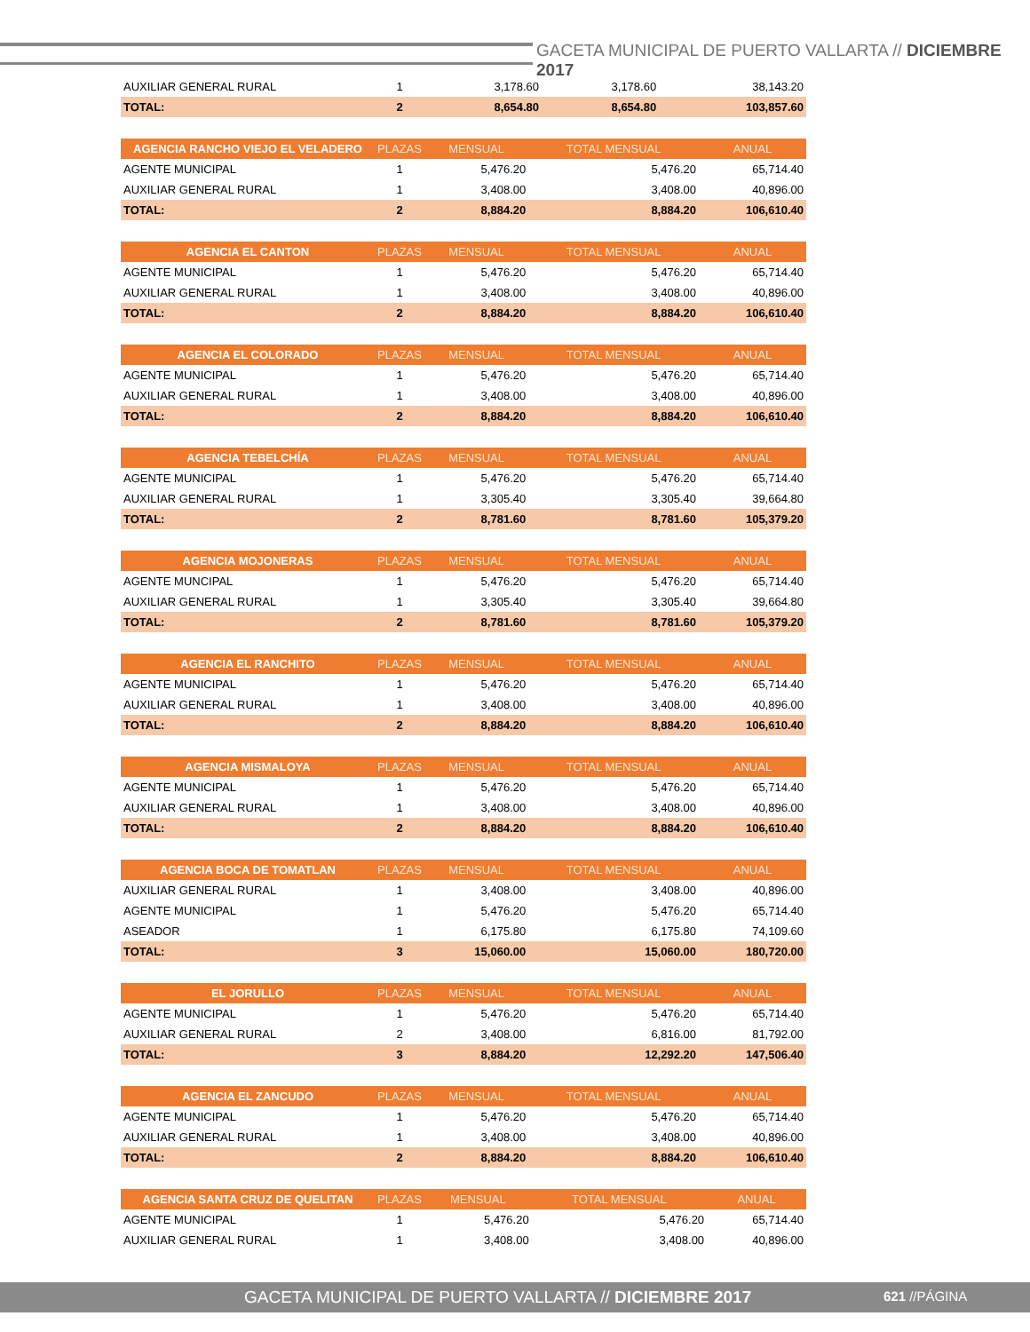GACETA MUNICIPAL DE PUERTO VALLARTA // DICIEMBRE 2017
| AUXILIAR GENERAL RURAL | 1 | 3,178.60 | 3,178.60 | 38,143.20 |
| TOTAL: | 2 | 8,654.80 | 8,654.80 | 103,857.60 |
| AGENCIA RANCHO VIEJO EL VELADERO | PLAZAS | MENSUAL | TOTAL MENSUAL | ANUAL |
| --- | --- | --- | --- | --- |
| AGENTE MUNICIPAL | 1 | 5,476.20 | 5,476.20 | 65,714.40 |
| AUXILIAR GENERAL RURAL | 1 | 3,408.00 | 3,408.00 | 40,896.00 |
| TOTAL: | 2 | 8,884.20 | 8,884.20 | 106,610.40 |
| AGENCIA EL CANTON | PLAZAS | MENSUAL | TOTAL MENSUAL | ANUAL |
| --- | --- | --- | --- | --- |
| AGENTE MUNICIPAL | 1 | 5,476.20 | 5,476.20 | 65,714.40 |
| AUXILIAR GENERAL RURAL | 1 | 3,408.00 | 3,408.00 | 40,896.00 |
| TOTAL: | 2 | 8,884.20 | 8,884.20 | 106,610.40 |
| AGENCIA EL COLORADO | PLAZAS | MENSUAL | TOTAL MENSUAL | ANUAL |
| --- | --- | --- | --- | --- |
| AGENTE MUNICIPAL | 1 | 5,476.20 | 5,476.20 | 65,714.40 |
| AUXILIAR GENERAL RURAL | 1 | 3,408.00 | 3,408.00 | 40,896.00 |
| TOTAL: | 2 | 8,884.20 | 8,884.20 | 106,610.40 |
| AGENCIA TEBELCHÍA | PLAZAS | MENSUAL | TOTAL MENSUAL | ANUAL |
| --- | --- | --- | --- | --- |
| AGENTE MUNICIPAL | 1 | 5,476.20 | 5,476.20 | 65,714.40 |
| AUXILIAR GENERAL RURAL | 1 | 3,305.40 | 3,305.40 | 39,664.80 |
| TOTAL: | 2 | 8,781.60 | 8,781.60 | 105,379.20 |
| AGENCIA MOJONERAS | PLAZAS | MENSUAL | TOTAL MENSUAL | ANUAL |
| --- | --- | --- | --- | --- |
| AGENTE MUNCIPAL | 1 | 5,476.20 | 5,476.20 | 65,714.40 |
| AUXILIAR GENERAL RURAL | 1 | 3,305.40 | 3,305.40 | 39,664.80 |
| TOTAL: | 2 | 8,781.60 | 8,781.60 | 105,379.20 |
| AGENCIA EL RANCHITO | PLAZAS | MENSUAL | TOTAL MENSUAL | ANUAL |
| --- | --- | --- | --- | --- |
| AGENTE MUNICIPAL | 1 | 5,476.20 | 5,476.20 | 65,714.40 |
| AUXILIAR GENERAL RURAL | 1 | 3,408.00 | 3,408.00 | 40,896.00 |
| TOTAL: | 2 | 8,884.20 | 8,884.20 | 106,610.40 |
| AGENCIA MISMALOYA | PLAZAS | MENSUAL | TOTAL MENSUAL | ANUAL |
| --- | --- | --- | --- | --- |
| AGENTE MUNICIPAL | 1 | 5,476.20 | 5,476.20 | 65,714.40 |
| AUXILIAR GENERAL RURAL | 1 | 3,408.00 | 3,408.00 | 40,896.00 |
| TOTAL: | 2 | 8,884.20 | 8,884.20 | 106,610.40 |
| AGENCIA BOCA DE TOMATLAN | PLAZAS | MENSUAL | TOTAL MENSUAL | ANUAL |
| --- | --- | --- | --- | --- |
| AUXILIAR GENERAL RURAL | 1 | 3,408.00 | 3,408.00 | 40,896.00 |
| AGENTE MUNICIPAL | 1 | 5,476.20 | 5,476.20 | 65,714.40 |
| ASEADOR | 1 | 6,175.80 | 6,175.80 | 74,109.60 |
| TOTAL: | 3 | 15,060.00 | 15,060.00 | 180,720.00 |
| EL JORULLO | PLAZAS | MENSUAL | TOTAL MENSUAL | ANUAL |
| --- | --- | --- | --- | --- |
| AGENTE MUNICIPAL | 1 | 5,476.20 | 5,476.20 | 65,714.40 |
| AUXILIAR GENERAL RURAL | 2 | 3,408.00 | 6,816.00 | 81,792.00 |
| TOTAL: | 3 | 8,884.20 | 12,292.20 | 147,506.40 |
| AGENCIA EL ZANCUDO | PLAZAS | MENSUAL | TOTAL MENSUAL | ANUAL |
| --- | --- | --- | --- | --- |
| AGENTE MUNICIPAL | 1 | 5,476.20 | 5,476.20 | 65,714.40 |
| AUXILIAR GENERAL RURAL | 1 | 3,408.00 | 3,408.00 | 40,896.00 |
| TOTAL: | 2 | 8,884.20 | 8,884.20 | 106,610.40 |
| AGENCIA SANTA CRUZ DE QUELITAN | PLAZAS | MENSUAL | TOTAL MENSUAL | ANUAL |
| --- | --- | --- | --- | --- |
| AGENTE MUNICIPAL | 1 | 5,476.20 | 5,476.20 | 65,714.40 |
| AUXILIAR GENERAL RURAL | 1 | 3,408.00 | 3,408.00 | 40,896.00 |
GACETA MUNICIPAL DE PUERTO VALLARTA // DICIEMBRE 2017 621 //PÁGINA